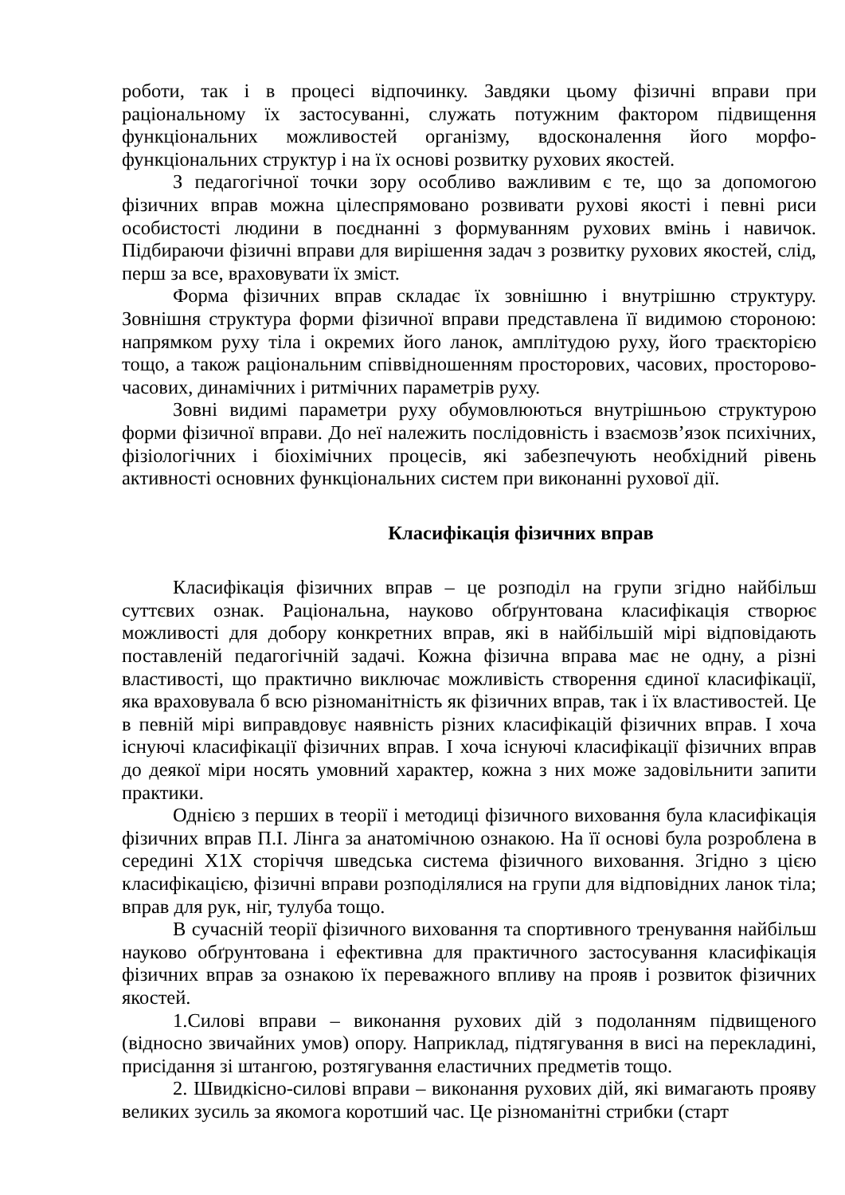роботи, так і в процесі відпочинку. Завдяки цьому фізичні вправи при раціональному їх застосуванні, служать потужним фактором підвищення функціональних можливостей організму, вдосконалення його морфо-функціональних структур і на їх основі розвитку рухових якостей.
З педагогічної точки зору особливо важливим є те, що за допомогою фізичних вправ можна цілеспрямовано розвивати рухові якості і певні риси особистості людини в поєднанні з формуванням рухових вмінь і навичок. Підбираючи фізичні вправи для вирішення задач з розвитку рухових якостей, слід, перш за все, враховувати їх зміст.
Форма фізичних вправ складає їх зовнішню і внутрішню структуру. Зовнішня структура форми фізичної вправи представлена її видимою стороною: напрямком руху тіла і окремих його ланок, амплітудою руху, його траєкторією тощо, а також раціональним співвідношенням просторових, часових, просторово-часових, динамічних і ритмічних параметрів руху.
Зовні видимі параметри руху обумовлюються внутрішньою структурою форми фізичної вправи. До неї належить послідовність і взаємозв’язок психічних, фізіологічних і біохімічних процесів, які забезпечують необхідний рівень активності основних функціональних систем при виконанні рухової дії.
Класифікація фізичних вправ
Класифікація фізичних вправ – це розподіл на групи згідно найбільш суттєвих ознак. Раціональна, науково обґрунтована класифікація створює можливості для добору конкретних вправ, які в найбільшій мірі відповідають поставленій педагогічній задачі. Кожна фізична вправа має не одну, а різні властивості, що практично виключає можливість створення єдиної класифікації, яка враховувала б всю різноманітність як фізичних вправ, так і їх властивостей. Це в певній мірі виправдовує наявність різних класифікацій фізичних вправ. І хоча існуючі класифікації фізичних вправ. І хоча існуючі класифікації фізичних вправ до деякої міри носять умовний характер, кожна з них може задовільнити запити практики.
Однією з перших в теорії і методиці фізичного виховання була класифікація фізичних вправ П.І. Лінга за анатомічною ознакою. На її основі була розроблена в середині Х1Х сторіччя шведська система фізичного виховання. Згідно з цією класифікацією, фізичні вправи розподілялися на групи для відповідних ланок тіла; вправ для рук, ніг, тулуба тощо.
В сучасній теорії фізичного виховання та спортивного тренування найбільш науково обґрунтована і ефективна для практичного застосування класифікація фізичних вправ за ознакою їх переважного впливу на прояв і розвиток фізичних якостей.
1.Силові вправи – виконання рухових дій з подоланням підвищеного (відносно звичайних умов) опору. Наприклад, підтягування в висі на перекладині, присідання зі штангою, розтягування еластичних предметів тощо.
2. Швидкісно-силові вправи – виконання рухових дій, які вимагають прояву великих зусиль за якомога коротший час. Це різноманітні стрибки (старт